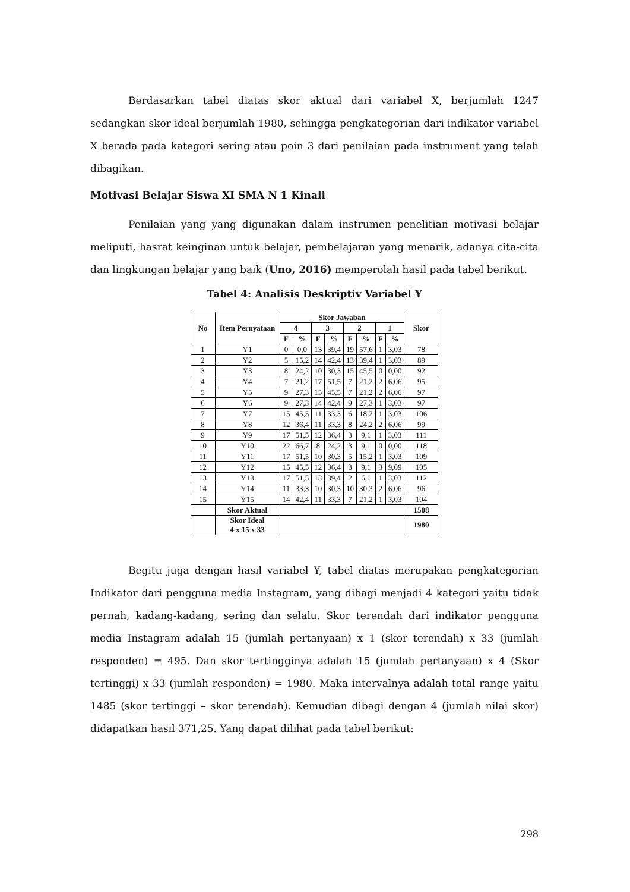Berdasarkan tabel diatas skor aktual dari variabel X, berjumlah 1247 sedangkan skor ideal berjumlah 1980, sehingga pengkategorian dari indikator variabel X berada pada kategori sering atau poin 3 dari penilaian pada instrument yang telah dibagikan.
Motivasi Belajar Siswa XI SMA N 1 Kinali
Penilaian yang yang digunakan dalam instrumen penelitian motivasi belajar meliputi, hasrat keinginan untuk belajar, pembelajaran yang menarik, adanya cita-cita dan lingkungan belajar yang baik (Uno, 2016) memperolah hasil pada tabel berikut.
Tabel 4: Analisis Deskriptiv Variabel Y
| No | Item Pernyataan | Skor Jawaban | | | | | | | | Skor |
| --- | --- | --- | --- | --- | --- | --- | --- | --- | --- | --- |
| | | 4 | | 3 | | 2 | | 1 | | |
| | | F | % | F | % | F | % | F | % | |
| 1 | Y1 | 0 | 0,0 | 13 | 39,4 | 19 | 57,6 | 1 | 3,03 | 78 |
| 2 | Y2 | 5 | 15,2 | 14 | 42,4 | 13 | 39,4 | 1 | 3,03 | 89 |
| 3 | Y3 | 8 | 24,2 | 10 | 30,3 | 15 | 45,5 | 0 | 0,00 | 92 |
| 4 | Y4 | 7 | 21,2 | 17 | 51,5 | 7 | 21,2 | 2 | 6,06 | 95 |
| 5 | Y5 | 9 | 27,3 | 15 | 45,5 | 7 | 21,2 | 2 | 6,06 | 97 |
| 6 | Y6 | 9 | 27,3 | 14 | 42,4 | 9 | 27,3 | 1 | 3,03 | 97 |
| 7 | Y7 | 15 | 45,5 | 11 | 33,3 | 6 | 18,2 | 1 | 3,03 | 106 |
| 8 | Y8 | 12 | 36,4 | 11 | 33,3 | 8 | 24,2 | 2 | 6,06 | 99 |
| 9 | Y9 | 17 | 51,5 | 12 | 36,4 | 3 | 9,1 | 1 | 3,03 | 111 |
| 10 | Y10 | 22 | 66,7 | 8 | 24,2 | 3 | 9,1 | 0 | 0,00 | 118 |
| 11 | Y11 | 17 | 51,5 | 10 | 30,3 | 5 | 15,2 | 1 | 3,03 | 109 |
| 12 | Y12 | 15 | 45,5 | 12 | 36,4 | 3 | 9,1 | 3 | 9,09 | 105 |
| 13 | Y13 | 17 | 51,5 | 13 | 39,4 | 2 | 6,1 | 1 | 3,03 | 112 |
| 14 | Y14 | 11 | 33,3 | 10 | 30,3 | 10 | 30,3 | 2 | 6,06 | 96 |
| 15 | Y15 | 14 | 42,4 | 11 | 33,3 | 7 | 21,2 | 1 | 3,03 | 104 |
| | Skor Aktual | | | | | | | | | 1508 |
| | Skor Ideal 4 x 15 x 33 | | | | | | | | | 1980 |
Begitu juga dengan hasil variabel Y, tabel diatas merupakan pengkategorian Indikator dari pengguna media Instagram, yang dibagi menjadi 4 kategori yaitu tidak pernah, kadang-kadang, sering dan selalu. Skor terendah dari indikator pengguna media Instagram adalah 15 (jumlah pertanyaan) x 1 (skor terendah) x 33 (jumlah responden) = 495. Dan skor tertingginya adalah 15 (jumlah pertanyaan) x 4 (Skor tertinggi) x 33 (jumlah responden) = 1980. Maka intervalnya adalah total range yaitu 1485 (skor tertinggi – skor terendah). Kemudian dibagi dengan 4 (jumlah nilai skor) didapatkan hasil 371,25. Yang dapat dilihat pada tabel berikut:
298